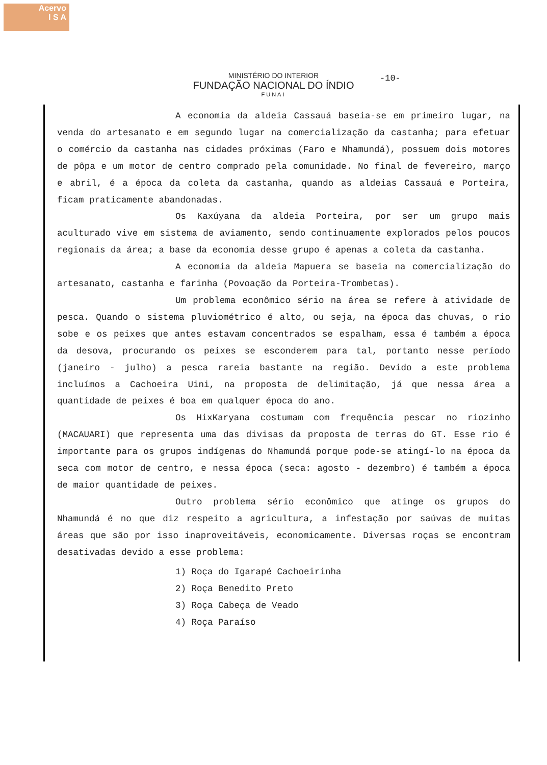Acervo
I S A
-10-
MINISTÉRIO DO INTERIOR
FUNDAÇÃO NACIONAL DO ÍNDIO
FUNAI
A economia da aldeia Cassauá baseia-se em primeiro lugar, na venda do artesanato e em segundo lugar na comercialização da castanha; para efetuar o comércio da castanha nas cidades próximas (Faro e Nhamundá), possuem dois motores de pôpa e um motor de centro comprado pela comunidade. No final de fevereiro, março e abril, é a época da coleta da castanha, quando as aldeias Cassauá e Porteira, ficam praticamente abandonadas.
Os Kaxúyana da aldeia Porteira, por ser um grupo mais aculturado vive em sistema de aviamento, sendo continuamente explorados pelos poucos regionais da área; a base da economia desse grupo é apenas a coleta da castanha.
A economia da aldeia Mapuera se baseia na comercialização do artesanato, castanha e farinha (Povoação da Porteira-Trombetas).
Um problema econômico sério na área se refere à atividade de pesca. Quando o sistema pluviométrico é alto, ou seja, na época das chuvas, o rio sobe e os peixes que antes estavam concentrados se espalham, essa é também a época da desova, procurando os peixes se esconderem para tal, portanto nesse período (janeiro - julho) a pesca rareia bastante na região. Devido a este problema incluímos a Cachoeira Uini, na proposta de delimitação, já que nessa área a quantidade de peixes é boa em qualquer época do ano.
Os HixKaryana costumam com frequência pescar no riozinho (MACAUARI) que representa uma das divisas da proposta de terras do GT. Esse rio é importante para os grupos indígenas do Nhamundá porque pode-se atingí-lo na época da seca com motor de centro, e nessa época (seca: agosto - dezembro) é também a época de maior quantidade de peixes.
Outro problema sério econômico que atinge os grupos do Nhamundá é no que diz respeito a agricultura, a infestação por saúvas de muitas áreas que são por isso inaproveitáveis, economicamente. Diversas roças se encontram desativadas devido a esse problema:
1) Roça do Igarapé Cachoeirinha
2) Roça Benedito Preto
3) Roça Cabeça de Veado
4) Roça Paraíso